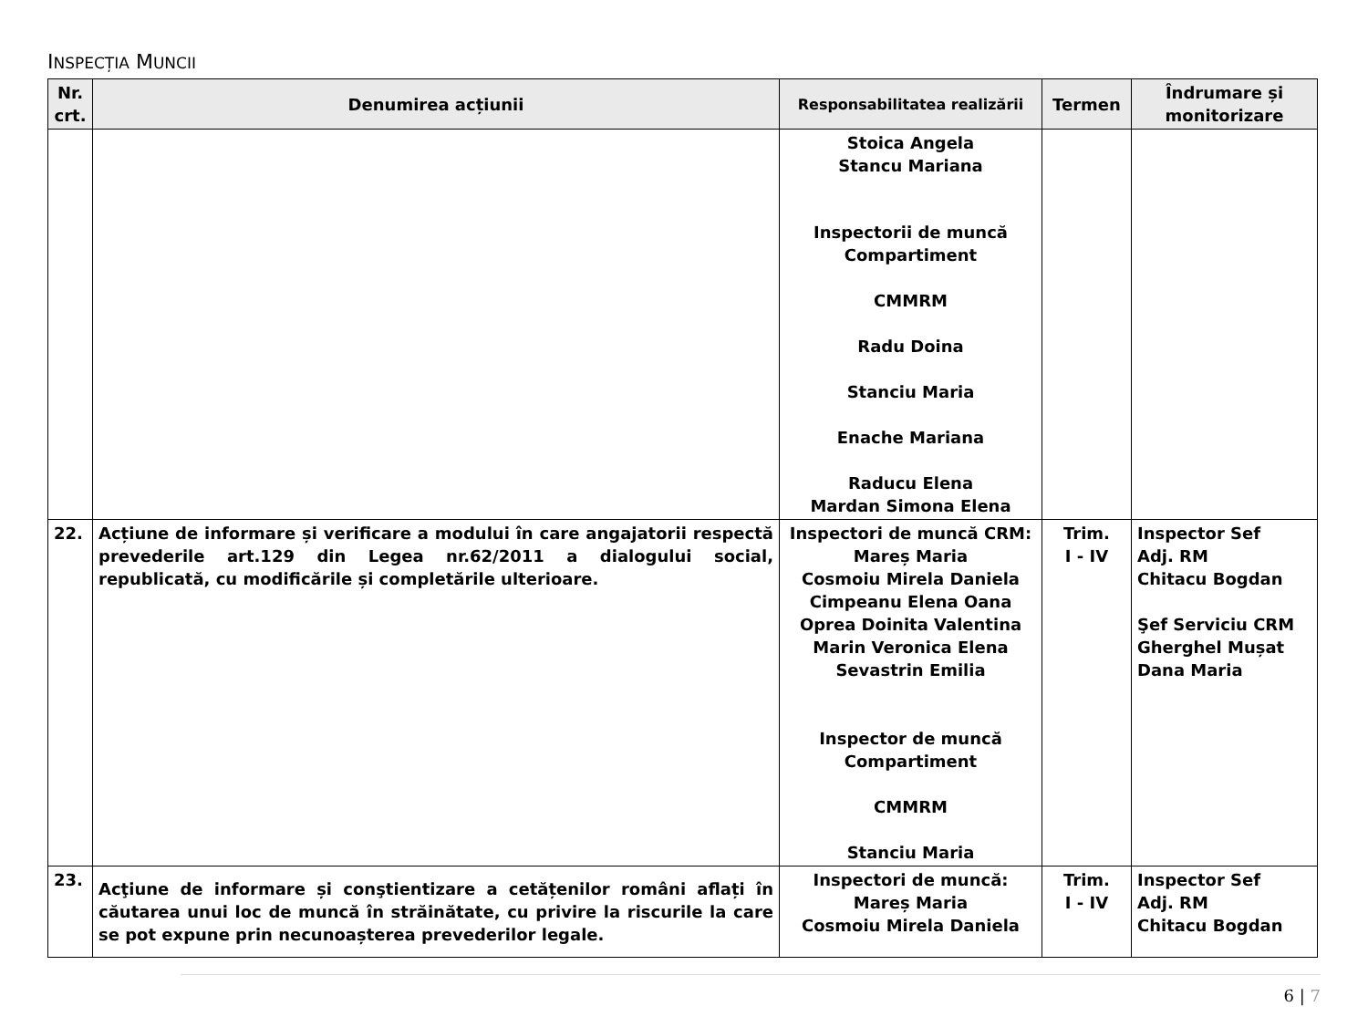INSPECȚIA MUNCII
| Nr. crt. | Denumirea acțiunii | Responsabilitatea realizării | Termen | Îndrumare și monitorizare |
| --- | --- | --- | --- | --- |
| | | Stoica Angela Stancu Mariana Inspectorii de muncă Compartiment CMMRM Radu Doina Stanciu Maria Enache Mariana Raducu Elena Mardan Simona Elena | | |
| 22. | Acțiune de informare și verificare a modului în care angajatorii respectă prevederile art.129 din Legea nr.62/2011 a dialogului social, republicată, cu modificările și completările ulterioare. | Inspectori de muncă CRM: Mareș Maria Cosmoiu Mirela Daniela Cimpeanu Elena Oana Oprea Doinita Valentina Marin Veronica Elena Sevastrin Emilia Inspector de muncă Compartiment CMMRM Stanciu Maria | Trim. I - IV | Inspector Sef Adj. RM Chitacu Bogdan Şef Serviciu CRM Gherghel Mușat Dana Maria |
| 23. | Acţiune de informare și conştientizare a cetățenilor români aflați în căutarea unui loc de muncă în străinătate, cu privire la riscurile la care se pot expune prin necunoașterea prevederilor legale. | Inspectori de muncă: Mareș Maria Cosmoiu Mirela Daniela | Trim. I - IV | Inspector Sef Adj. RM Chitacu Bogdan |
6 | 7